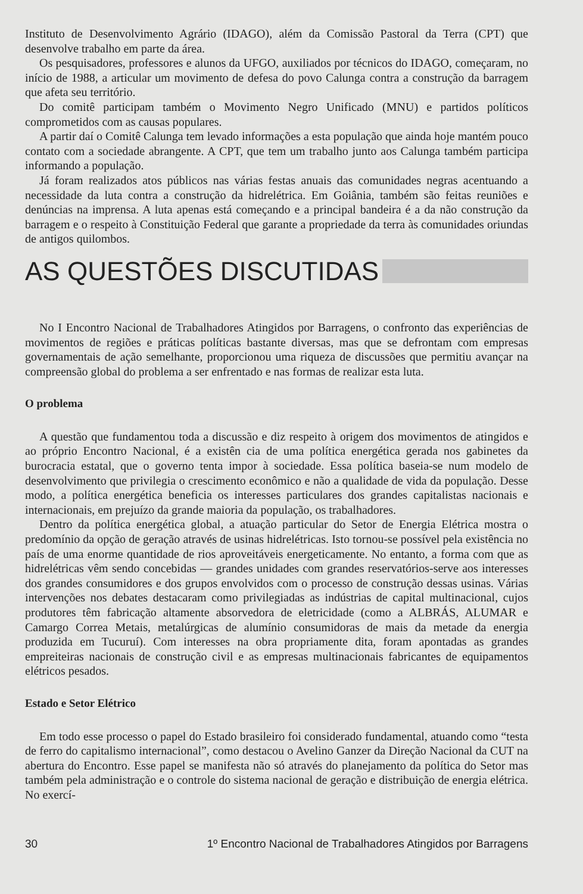Instituto de Desenvolvimento Agrário (IDAGO), além da Comissão Pastoral da Terra (CPT) que desenvolve trabalho em parte da área.
Os pesquisadores, professores e alunos da UFGO, auxiliados por técnicos do IDAGO, começaram, no início de 1988, a articular um movimento de defesa do povo Calunga contra a construção da barragem que afeta seu território.
Do comitê participam também o Movimento Negro Unificado (MNU) e partidos políticos comprometidos com as causas populares.
A partir daí o Comitê Calunga tem levado informações a esta população que ainda hoje mantém pouco contato com a sociedade abrangente. A CPT, que tem um trabalho junto aos Calunga também participa informando a população.
Já foram realizados atos públicos nas várias festas anuais das comunidades negras acentuando a necessidade da luta contra a construção da hidrelétrica. Em Goiânia, também são feitas reuniões e denúncias na imprensa. A luta apenas está começando e a principal bandeira é a da não construção da barragem e o respeito à Constituição Federal que garante a propriedade da terra às comunidades oriundas de antigos quilombos.
AS QUESTÕES DISCUTIDAS
No I Encontro Nacional de Trabalhadores Atingidos por Barragens, o confronto das experiências de movimentos de regiões e práticas políticas bastante diversas, mas que se defrontam com empresas governamentais de ação semelhante, proporcionou uma riqueza de discussões que permitiu avançar na compreensão global do problema a ser enfrentado e nas formas de realizar esta luta.
O problema
A questão que fundamentou toda a discussão e diz respeito à origem dos movimentos de atingidos e ao próprio Encontro Nacional, é a existên cia de uma política energética gerada nos gabinetes da burocracia estatal, que o governo tenta impor à sociedade. Essa política baseia-se num modelo de desenvolvimento que privilegia o crescimento econômico e não a qualidade de vida da população. Desse modo, a política energética beneficia os interesses particulares dos grandes capitalistas nacionais e internacionais, em prejuízo da grande maioria da população, os trabalhadores.
Dentro da política energética global, a atuação particular do Setor de Energia Elétrica mostra o predomínio da opção de geração através de usinas hidrelétricas. Isto tornou-se possível pela existência no país de uma enorme quantidade de rios aproveitáveis energeticamente. No entanto, a forma com que as hidrelétricas vêm sendo concebidas — grandes unidades com grandes reservatórios-serve aos interesses dos grandes consumidores e dos grupos envolvidos com o processo de construção dessas usinas. Várias intervenções nos debates destacaram como privilegiadas as indústrias de capital multinacional, cujos produtores têm fabricação altamente absorvedora de eletricidade (como a ALBRÁS, ALUMAR e Camargo Correa Metais, metalúrgicas de alumínio consumidoras de mais da metade da energia produzida em Tucuruí). Com interesses na obra propriamente dita, foram apontadas as grandes empreiteiras nacionais de construção civil e as empresas multinacionais fabricantes de equipamentos elétricos pesados.
Estado e Setor Elétrico
Em todo esse processo o papel do Estado brasileiro foi considerado fundamental, atuando como “testa de ferro do capitalismo internacional”, como destacou o Avelino Ganzer da Direção Nacional da CUT na abertura do Encontro. Esse papel se manifesta não só através do planejamento da política do Setor mas também pela administração e o controle do sistema nacional de geração e distribuição de energia elétrica. No exercí-
30 1º Encontro Nacional de Trabalhadores Atingidos por Barragens